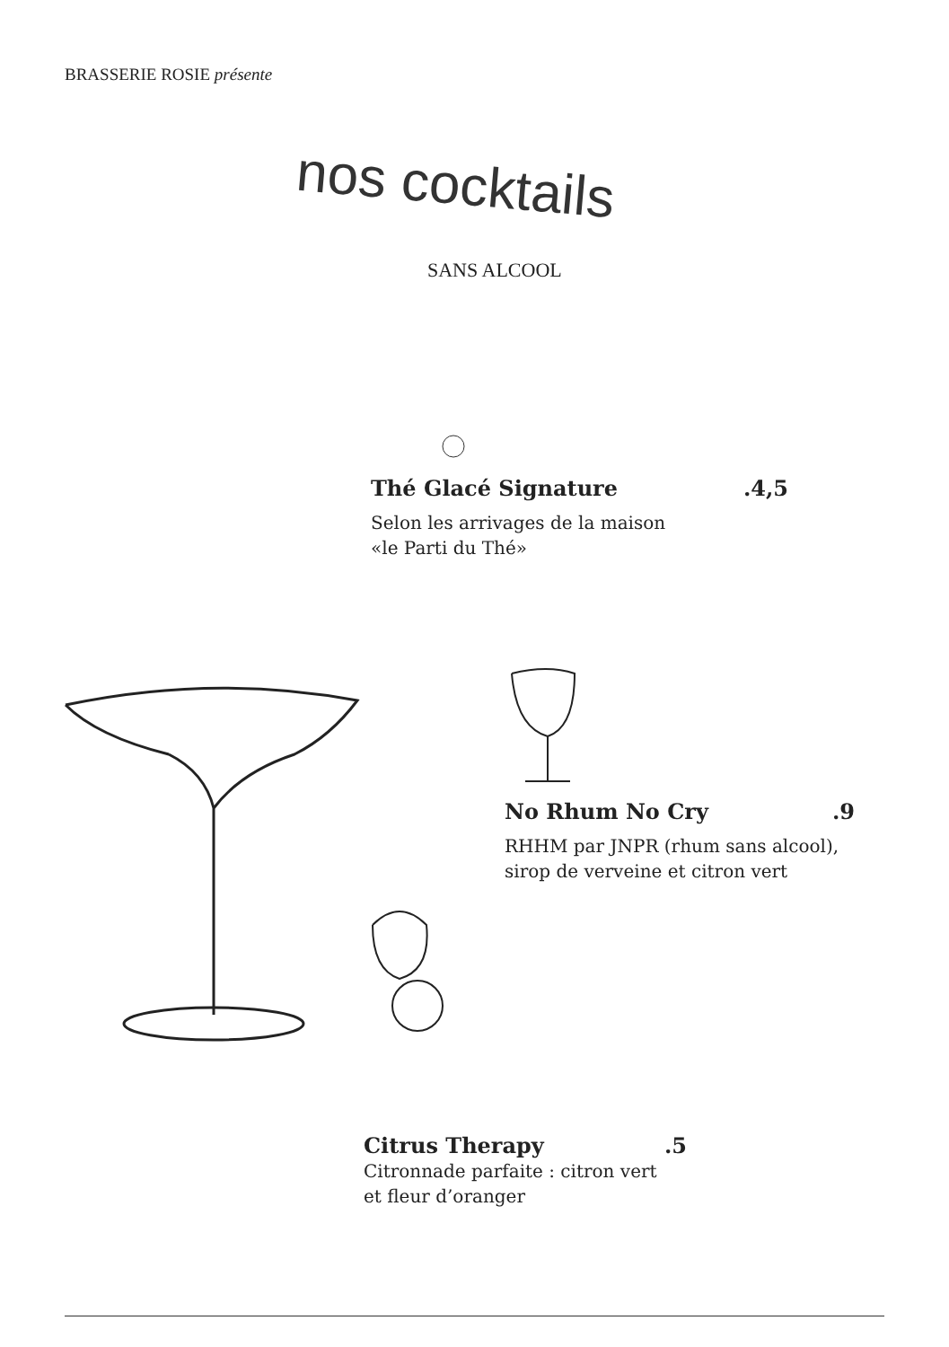BRASSERIE ROSIE présente
nos cocktails
SANS ALCOOL
Thé Glacé Signature.4,5
Selon les arrivages de la maison
«le Parti du Thé»
No Rhum No Cry.9
RHHM par JNPR (rhum sans alcool),
sirop de verveine et citron vert
Citrus Therapy.5
Citronnade parfaite : citron vert
et fleur d’oranger